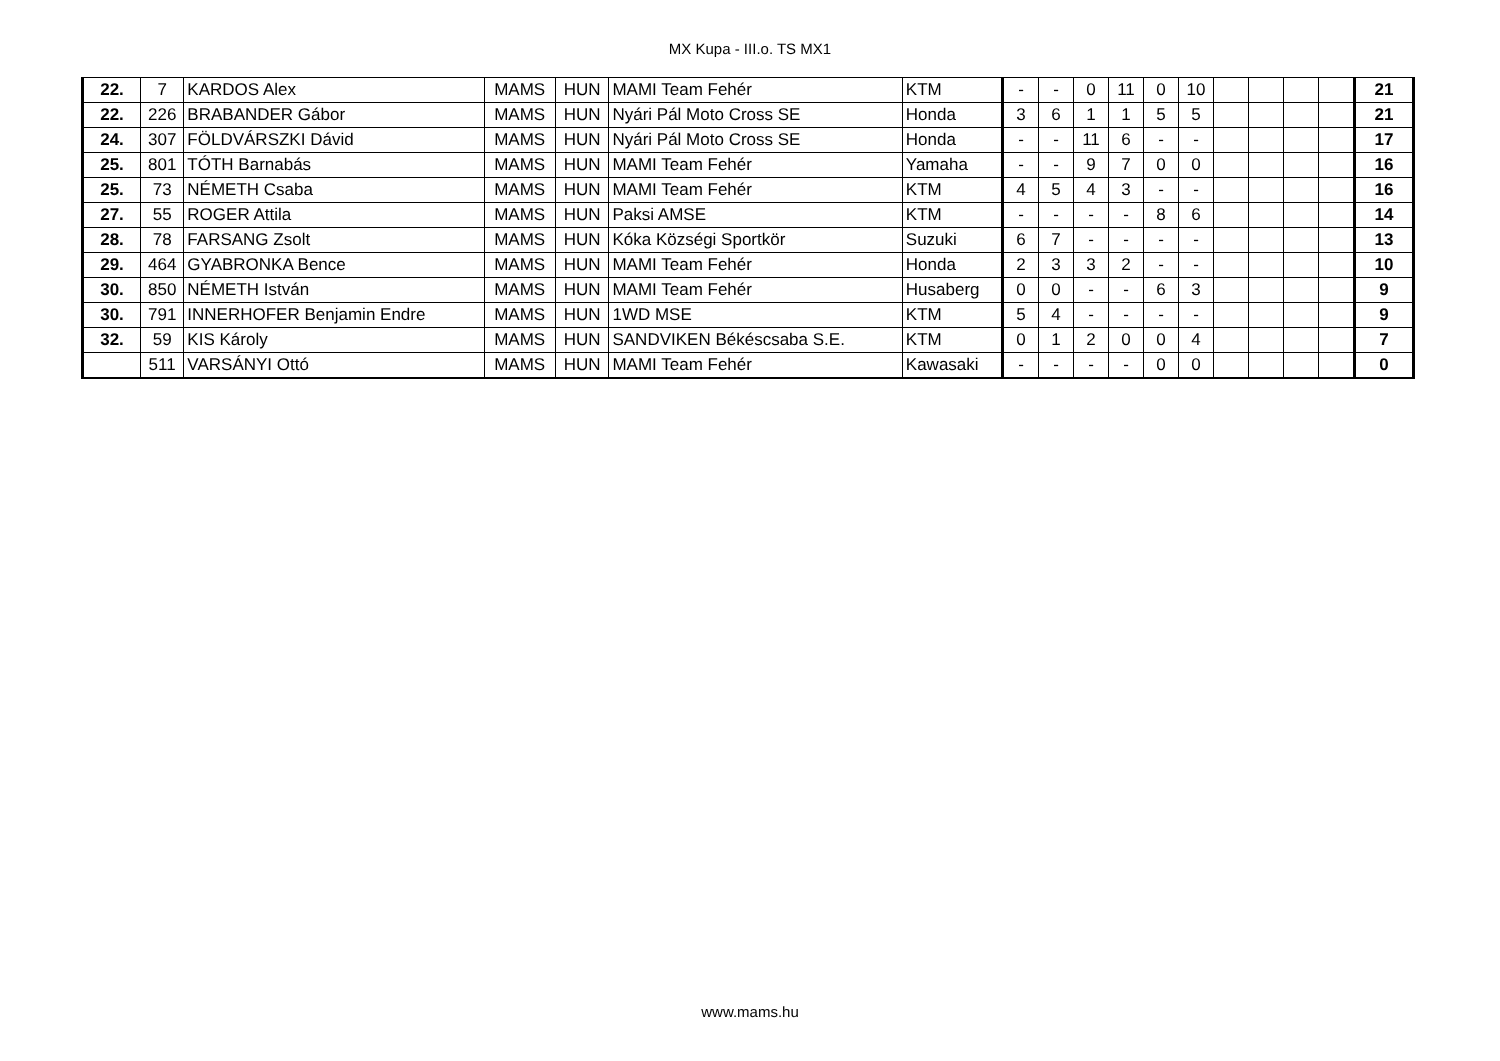MX Kupa - III.o. TS MX1
| 22. | 7 | KARDOS Alex | MAMS | HUN | MAMI Team Fehér | KTM | - | - | 0 | 11 | 0 | 10 | | | | | 21 |
| 22. | 226 | BRABANDER Gábor | MAMS | HUN | Nyári Pál Moto Cross SE | Honda | 3 | 6 | 1 | 1 | 5 | 5 | | | | | 21 |
| 24. | 307 | FÖLDVÁRSZKI Dávid | MAMS | HUN | Nyári Pál Moto Cross SE | Honda | - | - | 11 | 6 | - | - | | | | | 17 |
| 25. | 801 | TÓTH Barnabás | MAMS | HUN | MAMI Team Fehér | Yamaha | - | - | 9 | 7 | 0 | 0 | | | | | 16 |
| 25. | 73 | NÉMETH Csaba | MAMS | HUN | MAMI Team Fehér | KTM | 4 | 5 | 4 | 3 | - | - | | | | | 16 |
| 27. | 55 | ROGER Attila | MAMS | HUN | Paksi AMSE | KTM | - | - | - | - | 8 | 6 | | | | | 14 |
| 28. | 78 | FARSANG Zsolt | MAMS | HUN | Kóka Községi Sportkör | Suzuki | 6 | 7 | - | - | - | - | | | | | 13 |
| 29. | 464 | GYABRONKA Bence | MAMS | HUN | MAMI Team Fehér | Honda | 2 | 3 | 3 | 2 | - | - | | | | | 10 |
| 30. | 850 | NÉMETH István | MAMS | HUN | MAMI Team Fehér | Husaberg | 0 | 0 | - | - | 6 | 3 | | | | | 9 |
| 30. | 791 | INNERHOFER Benjamin Endre | MAMS | HUN | 1WD MSE | KTM | 5 | 4 | - | - | - | - | | | | | 9 |
| 32. | 59 | KIS Károly | MAMS | HUN | SANDVIKEN Békéscsaba S.E. | KTM | 0 | 1 | 2 | 0 | 0 | 4 | | | | | 7 |
| | 511 | VARSÁNYI Ottó | MAMS | HUN | MAMI Team Fehér | Kawasaki | - | - | - | - | 0 | 0 | | | | | 0 |
www.mams.hu